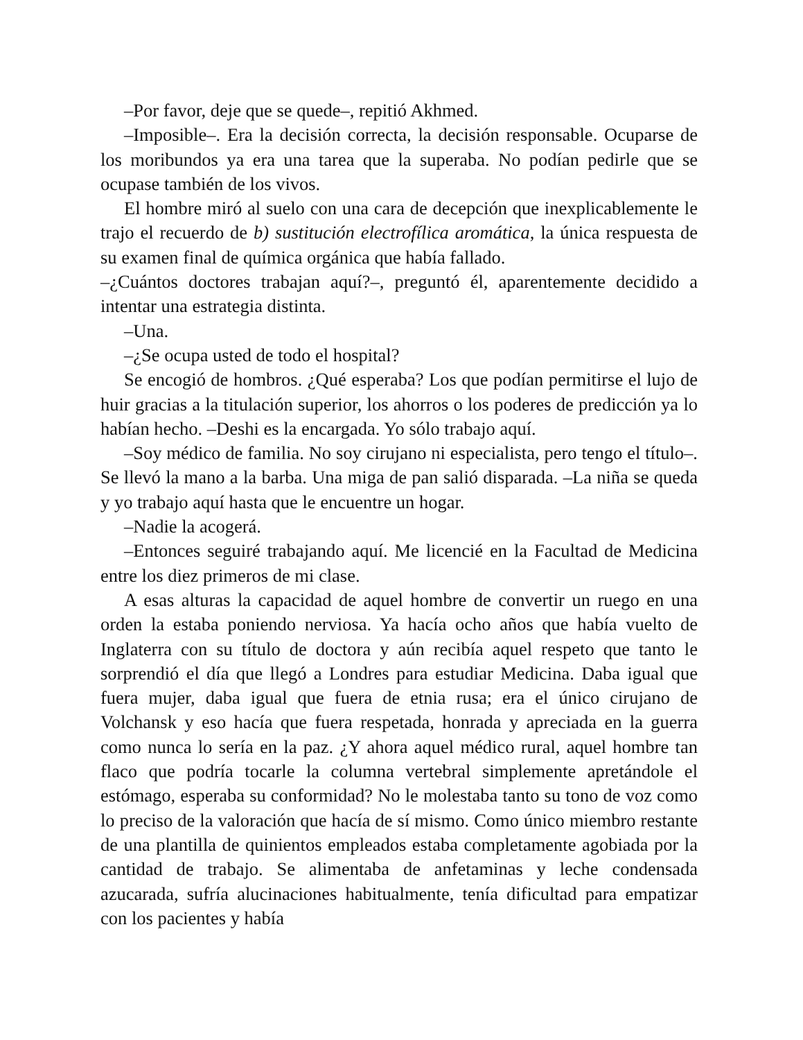–Por favor, deje que se quede–, repitió Akhmed.
–Imposible–. Era la decisión correcta, la decisión responsable. Ocuparse de los moribundos ya era una tarea que la superaba. No podían pedirle que se ocupase también de los vivos.
El hombre miró al suelo con una cara de decepción que inexplicablemente le trajo el recuerdo de b) sustitución electrofílica aromática, la única respuesta de su examen final de química orgánica que había fallado.
–¿Cuántos doctores trabajan aquí?–, preguntó él, aparentemente decidido a intentar una estrategia distinta.
–Una.
–¿Se ocupa usted de todo el hospital?
Se encogió de hombros. ¿Qué esperaba? Los que podían permitirse el lujo de huir gracias a la titulación superior, los ahorros o los poderes de predicción ya lo habían hecho. –Deshi es la encargada. Yo sólo trabajo aquí.
–Soy médico de familia. No soy cirujano ni especialista, pero tengo el título–. Se llevó la mano a la barba. Una miga de pan salió disparada. –La niña se queda y yo trabajo aquí hasta que le encuentre un hogar.
–Nadie la acogerá.
–Entonces seguiré trabajando aquí. Me licencié en la Facultad de Medicina entre los diez primeros de mi clase.
A esas alturas la capacidad de aquel hombre de convertir un ruego en una orden la estaba poniendo nerviosa. Ya hacía ocho años que había vuelto de Inglaterra con su título de doctora y aún recibía aquel respeto que tanto le sorprendió el día que llegó a Londres para estudiar Medicina. Daba igual que fuera mujer, daba igual que fuera de etnia rusa; era el único cirujano de Volchansk y eso hacía que fuera respetada, honrada y apreciada en la guerra como nunca lo sería en la paz. ¿Y ahora aquel médico rural, aquel hombre tan flaco que podría tocarle la columna vertebral simplemente apretándole el estómago, esperaba su conformidad? No le molestaba tanto su tono de voz como lo preciso de la valoración que hacía de sí mismo. Como único miembro restante de una plantilla de quinientos empleados estaba completamente agobiada por la cantidad de trabajo. Se alimentaba de anfetaminas y leche condensada azucarada, sufría alucinaciones habitualmente, tenía dificultad para empatizar con los pacientes y había